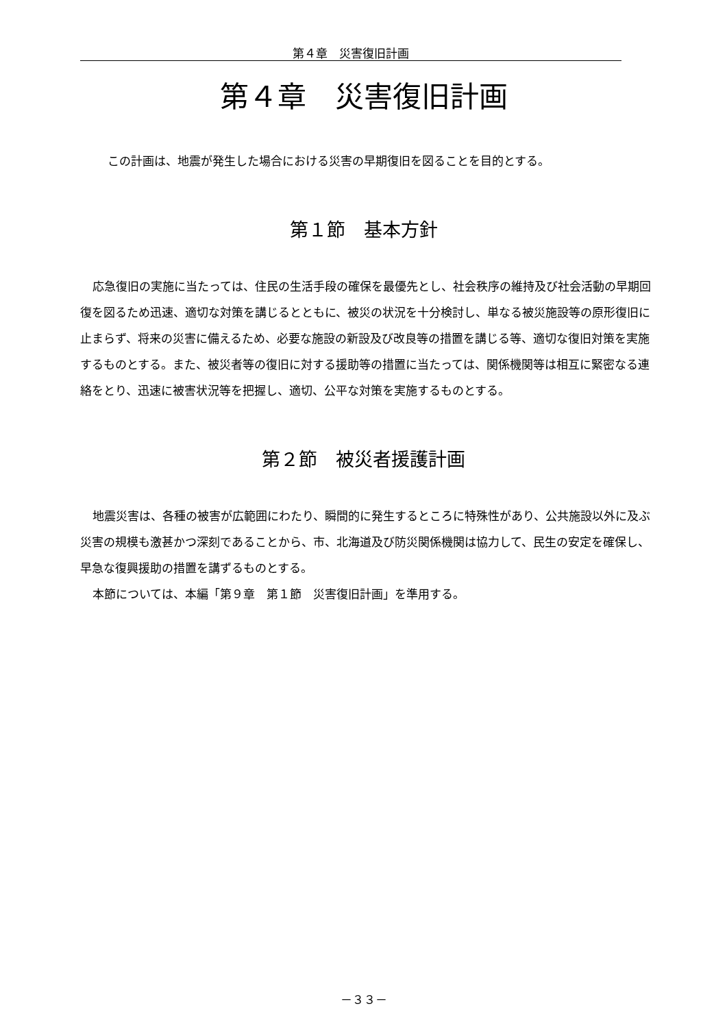第４章　災害復旧計画
第４章　災害復旧計画
この計画は、地震が発生した場合における災害の早期復旧を図ることを目的とする。
第１節　基本方針
応急復旧の実施に当たっては、住民の生活手段の確保を最優先とし、社会秩序の維持及び社会活動の早期回復を図るため迅速、適切な対策を講じるとともに、被災の状況を十分検討し、単なる被災施設等の原形復旧に止まらず、将来の災害に備えるため、必要な施設の新設及び改良等の措置を講じる等、適切な復旧対策を実施するものとする。また、被災者等の復旧に対する援助等の措置に当たっては、関係機関等は相互に緊密なる連絡をとり、迅速に被害状況等を把握し、適切、公平な対策を実施するものとする。
第２節　被災者援護計画
地震災害は、各種の被害が広範囲にわたり、瞬間的に発生するところに特殊性があり、公共施設以外に及ぶ災害の規模も激甚かつ深刻であることから、市、北海道及び防災関係機関は協力して、民生の安定を確保し、早急な復興援助の措置を講ずるものとする。
本節については、本編「第９章　第１節　災害復旧計画」を準用する。
－３３－